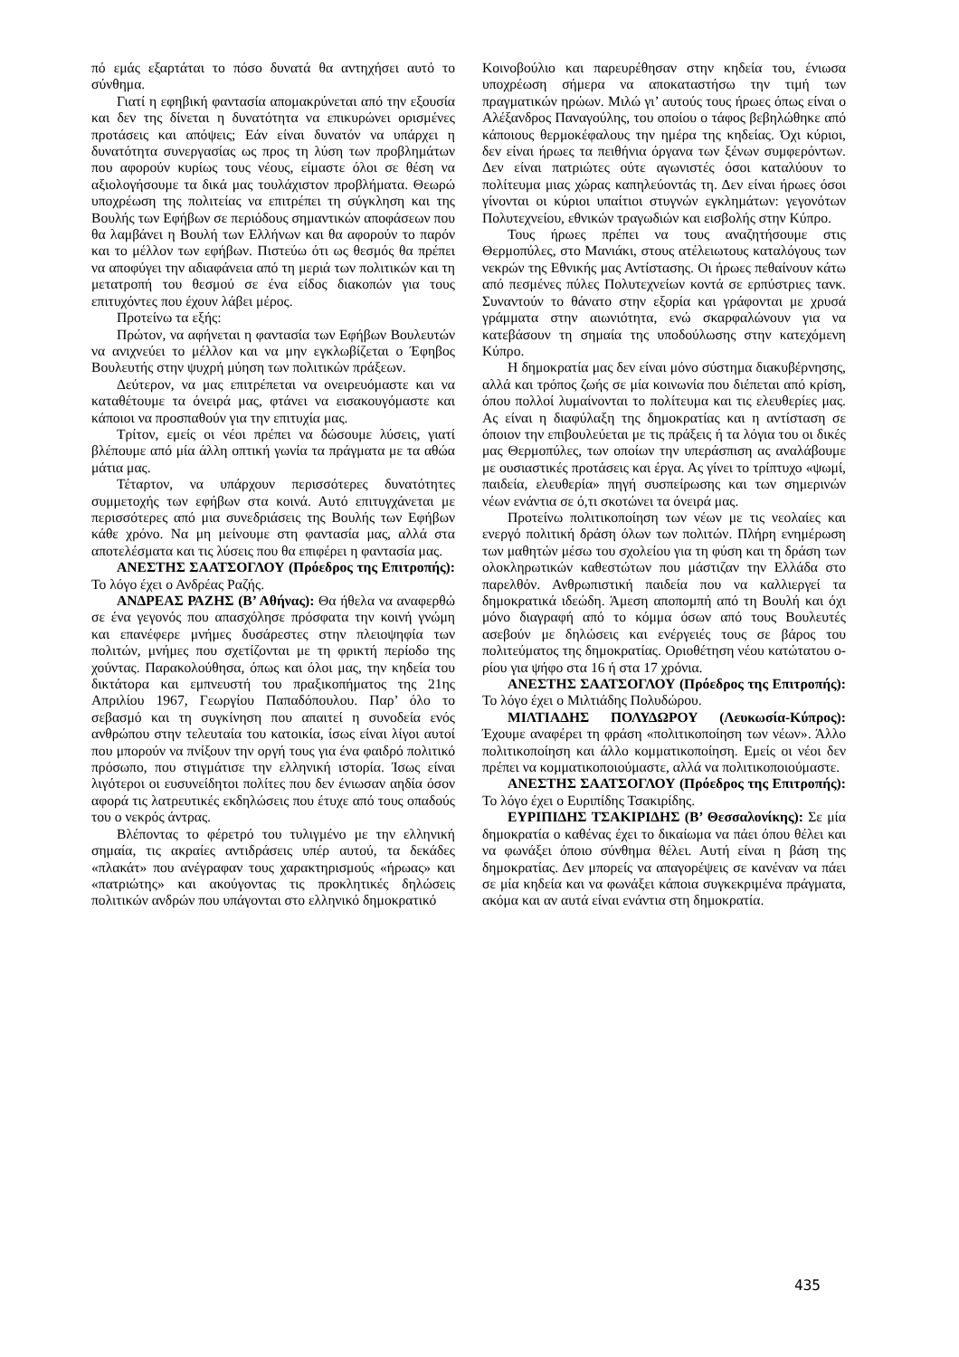πό εμάς εξαρτάται το πόσο δυνατά θα αντηχήσει αυτό το σύνθημα.
Γιατί η εφηβική φαντασία απομακρύνεται από την εξουσία και δεν της δίνεται η δυνατότητα να επικυρώνει ορισμένες προτάσεις και απόψεις; Εάν είναι δυνατόν να υπάρχει η δυνατότητα συνεργασίας ως προς τη λύση των προβλημάτων που αφορούν κυρίως τους νέους, είμαστε όλοι σε θέση να αξιολογήσουμε τα δικά μας τουλάχιστον προβλήματα. Θεωρώ υποχρέωση της πολιτείας να επιτρέπει τη σύγκληση και της Βουλής των Εφήβων σε περιόδους σημαντικών αποφάσεων που θα λαμβάνει η Βουλή των Ελλήνων και θα αφορούν το παρόν και το μέλλον των εφήβων. Πιστεύω ότι ως θεσμός θα πρέπει να αποφύγει την αδιαφάνεια από τη μεριά των πολιτικών και τη μετατροπή του θεσμού σε ένα είδος διακοπών για τους επιτυχόντες που έχουν λάβει μέρος.
Προτείνω τα εξής:
Πρώτον, να αφήνεται η φαντασία των Εφήβων Βουλευτών να ανιχνεύει το μέλλον και να μην εγκλωβίζεται ο Έφηβος Βουλευτής στην ψυχρή μύηση των πολιτικών πράξεων.
Δεύτερον, να μας επιτρέπεται να ονειρευόμαστε και να καταθέτουμε τα όνειρά μας, φτάνει να εισακουγόμαστε και κάποιοι να προσπαθούν για την επιτυχία μας.
Τρίτον, εμείς οι νέοι πρέπει να δώσουμε λύσεις, γιατί βλέπουμε από μία άλλη οπτική γωνία τα πράγματα με τα αθώα μάτια μας.
Τέταρτον, να υπάρχουν περισσότερες δυνατότητες συμμετοχής των εφήβων στα κοινά. Αυτό επιτυγχάνεται με περισσότερες από μια συνεδριάσεις της Βουλής των Εφήβων κάθε χρόνο. Να μη μείνουμε στη φαντασία μας, αλλά στα αποτελέσματα και τις λύσεις που θα επιφέρει η φαντασία μας.
ΑΝΕΣΤΗΣ ΣΑΑΤΣΟΓΛΟΥ (Πρόεδρος της Επιτροπής): Το λόγο έχει ο Ανδρέας Ραζής.
ΑΝΔΡΕΑΣ ΡΑΖΗΣ (Β’ Αθήνας): Θα ήθελα να αναφερθώ σε ένα γεγονός που απασχόλησε πρόσφατα την κοινή γνώμη και επανέφερε μνήμες δυσάρεστες στην πλειοψηφία των πολιτών, μνήμες που σχετίζονται με τη φρικτή περίοδο της χούντας. Παρακολούθησα, όπως και όλοι μας, την κηδεία του δικτάτορα και εμπνευστή του πραξικοπήματος της 21ης Απριλίου 1967, Γεωργίου Παπαδόπουλου. Παρ’ όλο το σεβασμό και τη συγκίνηση που απαιτεί η συνοδεία ενός ανθρώπου στην τελευταία του κατοικία, ίσως είναι λίγοι αυτοί που μπορούν να πνίξουν την οργή τους για ένα φαιδρό πολιτικό πρόσωπο, που στιγμάτισε την ελληνική ιστορία. Ίσως είναι λιγότεροι οι ευσυνείδητοι πολίτες που δεν ένιωσαν αηδία όσον αφορά τις λατρευτικές εκδηλώσεις που έτυχε από τους οπαδούς του ο νεκρός άντρας.
Βλέποντας το φέρετρό του τυλιγμένο με την ελληνική σημαία, τις ακραίες αντιδράσεις υπέρ αυτού, τα δεκάδες «πλακάτ» που ανέγραφαν τους χαρακτηρισμούς «ήρωας» και «πατριώτης» και ακούγοντας τις προκλητικές δηλώσεις πολιτικών ανδρών που υπάγονται στο ελληνικό δημοκρατικό
Κοινοβούλιο και παρευρέθησαν στην κηδεία του, ένιωσα υποχρέωση σήμερα να αποκαταστήσω την τιμή των πραγματικών ηρώων. Μιλώ γι’ αυτούς τους ήρωες όπως είναι ο Αλέξανδρος Παναγούλης, του οποίου ο τάφος βεβηλώθηκε από κάποιους θερμοκέφαλους την ημέρα της κηδείας. Όχι κύριοι, δεν είναι ήρωες τα πειθήνια όργανα των ξένων συμφερόντων. Δεν είναι πατριώτες ούτε αγωνιστές όσοι καταλύουν το πολίτευμα μιας χώρας καπηλεύοντάς τη. Δεν είναι ήρωες όσοι γίνονται οι κύριοι υπαίτιοι στυγνών εγκλημάτων: γεγονότων Πολυτεχνείου, εθνικών τραγωδιών και εισβολής στην Κύπρο.
Τους ήρωες πρέπει να τους αναζητήσουμε στις Θερμοπύλες, στο Μανιάκι, στους ατέλειωτους καταλόγους των νεκρών της Εθνικής μας Αντίστασης. Οι ήρωες πεθαίνουν κάτω από πεσμένες πύλες Πολυτεχνείων κοντά σε ερπύστριες τανκ. Συναντούν το θάνατο στην εξορία και γράφονται με χρυσά γράμματα στην αιωνιότητα, ενώ σκαρφαλώνουν για να κατεβάσουν τη σημαία της υποδούλωσης στην κατεχόμενη Κύπρο.
Η δημοκρατία μας δεν είναι μόνο σύστημα διακυβέρνησης, αλλά και τρόπος ζωής σε μία κοινωνία που διέπεται από κρίση, όπου πολλοί λυμαίνονται το πολίτευμα και τις ελευθερίες μας. Ας είναι η διαφύλαξη της δημοκρατίας και η αντίσταση σε όποιον την επιβουλεύεται με τις πράξεις ή τα λόγια του οι δικές μας Θερμοπύλες, των οποίων την υπεράσπιση ας αναλάβουμε με ουσιαστικές προτάσεις και έργα. Ας γίνει το τρίπτυχο «ψωμί, παιδεία, ελευθερία» πηγή συσπείρωσης και των σημερινών νέων ενάντια σε ό,τι σκοτώνει τα όνειρά μας.
Προτείνω πολιτικοποίηση των νέων με τις νεολαίες και ενεργό πολιτική δράση όλων των πολιτών. Πλήρη ενημέρωση των μαθητών μέσω του σχολείου για τη φύση και τη δράση των ολοκληρωτικών καθεστώτων που μάστιζαν την Ελλάδα στο παρελθόν. Ανθρωπιστική παιδεία που να καλλιεργεί τα δημοκρατικά ιδεώδη. Άμεση αποπομπή από τη Βουλή και όχι μόνο διαγραφή από το κόμμα όσων από τους Βουλευτές ασεβούν με δηλώσεις και ενέργειές τους σε βάρος του πολιτεύματος της δημοκρατίας. Οριοθέτηση νέου κατώτατου ο-ρίου για ψήφο στα 16 ή στα 17 χρόνια.
ΑΝΕΣΤΗΣ ΣΑΑΤΣΟΓΛΟΥ (Πρόεδρος της Επιτροπής): Το λόγο έχει ο Μιλτιάδης Πολυδώρου.
ΜΙΛΤΙΑΔΗΣ ΠΟΛΥΔΩΡΟΥ (Λευκωσία-Κύπρος): Έχουμε αναφέρει τη φράση «πολιτικοποίηση των νέων». Άλλο πολιτικοποίηση και άλλο κομματικοποίηση. Εμείς οι νέοι δεν πρέπει να κομματικοποιούμαστε, αλλά να πολιτικοποιούμαστε.
ΑΝΕΣΤΗΣ ΣΑΑΤΣΟΓΛΟΥ (Πρόεδρος της Επιτροπής): Το λόγο έχει ο Ευριπίδης Τσακιρίδης.
ΕΥΡΙΠΙΔΗΣ ΤΣΑΚΙΡΙΔΗΣ (Β’ Θεσσαλονίκης): Σε μία δημοκρατία ο καθένας έχει το δικαίωμα να πάει όπου θέλει και να φωνάξει όποιο σύνθημα θέλει. Αυτή είναι η βάση της δημοκρατίας. Δεν μπορείς να απαγορέψεις σε κανέναν να πάει σε μία κηδεία και να φωνάξει κάποια συγκεκριμένα πράγματα, ακόμα και αν αυτά είναι ενάντια στη δημοκρατία.
435